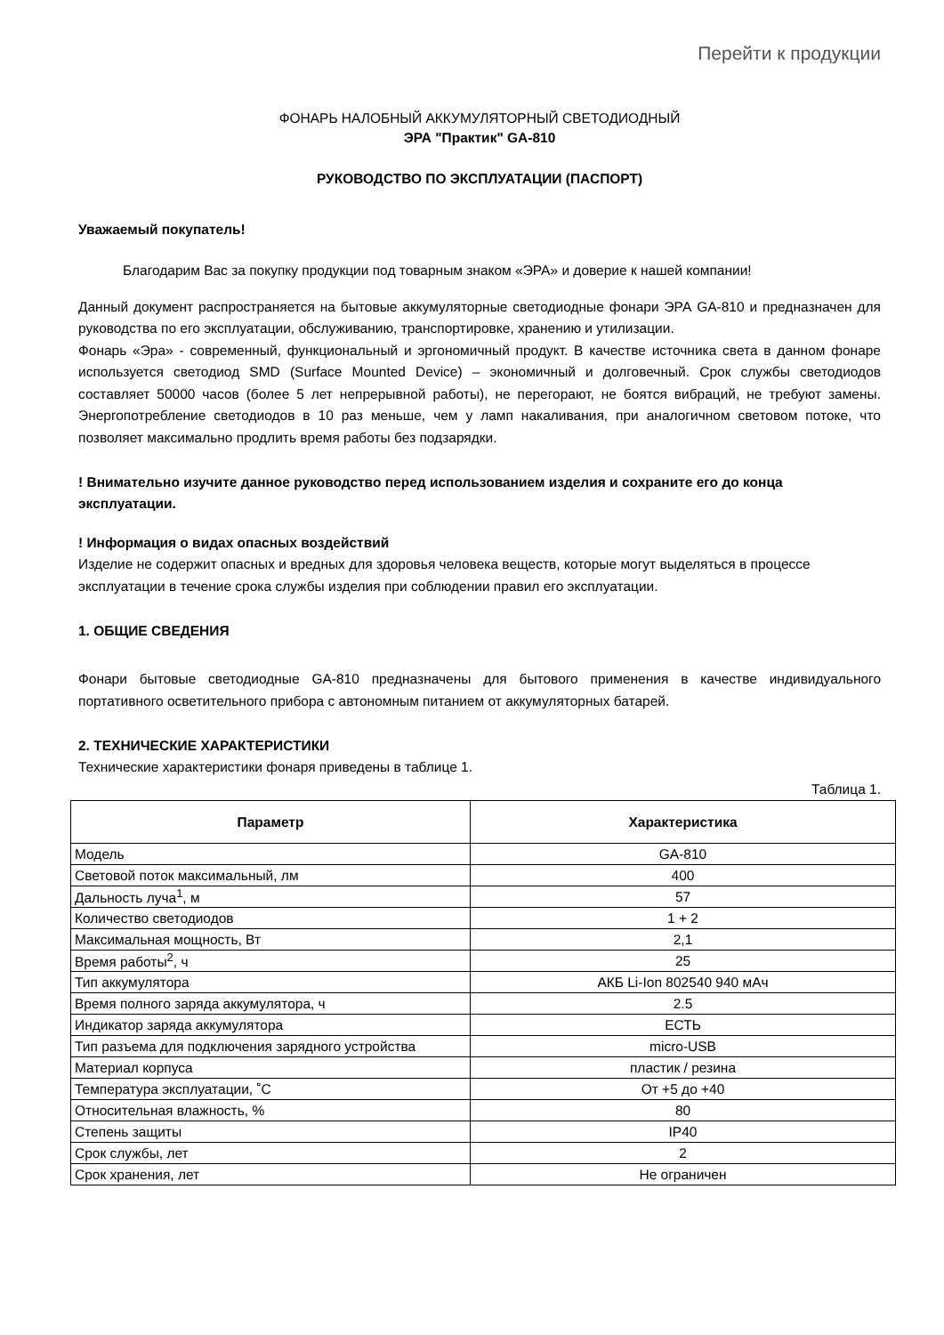Перейти к продукции
ФОНАРЬ НАЛОБНЫЙ АККУМУЛЯТОРНЫЙ СВЕТОДИОДНЫЙ
ЭРА "Практик" GA-810
РУКОВОДСТВО ПО ЭКСПЛУАТАЦИИ (ПАСПОРТ)
Уважаемый покупатель!
Благодарим Вас за покупку продукции под товарным знаком «ЭРА» и доверие к нашей компании!
Данный документ распространяется на бытовые аккумуляторные светодиодные фонари ЭРА GA-810 и предназначен для руководства по его эксплуатации, обслуживанию, транспортировке, хранению и утилизации.
Фонарь «Эра» - современный, функциональный и эргономичный продукт. В качестве источника света в данном фонаре используется светодиод SMD (Surface Mounted Device) – экономичный и долговечный. Срок службы светодиодов составляет 50000 часов (более 5 лет непрерывной работы), не перегорают, не боятся вибраций, не требуют замены. Энергопотребление светодиодов в 10 раз меньше, чем у ламп накаливания, при аналогичном световом потоке, что позволяет максимально продлить время работы без подзарядки.
! Внимательно изучите данное руководство перед использованием изделия и сохраните его до конца эксплуатации.
! Информация о видах опасных воздействий
Изделие не содержит опасных и вредных для здоровья человека веществ, которые могут выделяться в процессе эксплуатации в течение срока службы изделия при соблюдении правил его эксплуатации.
1. ОБЩИЕ СВЕДЕНИЯ
Фонари бытовые светодиодные GA-810 предназначены для бытового применения в качестве индивидуального портативного осветительного прибора с автономным питанием от аккумуляторных батарей.
2. ТЕХНИЧЕСКИЕ ХАРАКТЕРИСТИКИ
Технические характеристики фонаря приведены в таблице 1.
Таблица 1.
| Параметр | Характеристика |
| --- | --- |
| Модель | GA-810 |
| Световой поток максимальный, лм | 400 |
| Дальность луча<sup>1</sup>, м | 57 |
| Количество светодиодов | 1 + 2 |
| Максимальная мощность, Вт | 2,1 |
| Время работы<sup>2</sup>, ч | 25 |
| Тип аккумулятора | АКБ Li-Ion 802540 940 мАч |
| Время полного заряда аккумулятора, ч | 2.5 |
| Индикатор заряда аккумулятора | ЕСТЬ |
| Тип разъема для подключения зарядного устройства | micro-USB |
| Материал корпуса | пластик / резина |
| Температура эксплуатации, ˚С | От +5 до +40 |
| Относительная влажность, % | 80 |
| Степень защиты | IP40 |
| Срок службы, лет | 2 |
| Срок хранения, лет | Не ограничен |